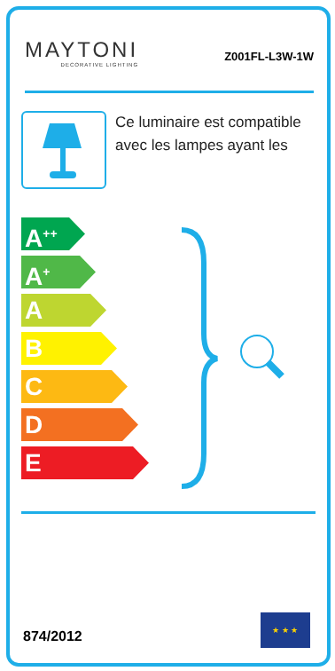MAYTONI
DECORATIVE LIGHTING
Z001FL-L3W-1W
Ce luminaire est compatible avec les lampes ayant les
A<sup>++</sup>
A<sup>+</sup>
A
B
C
D
E
874/2012
★ ★ ★